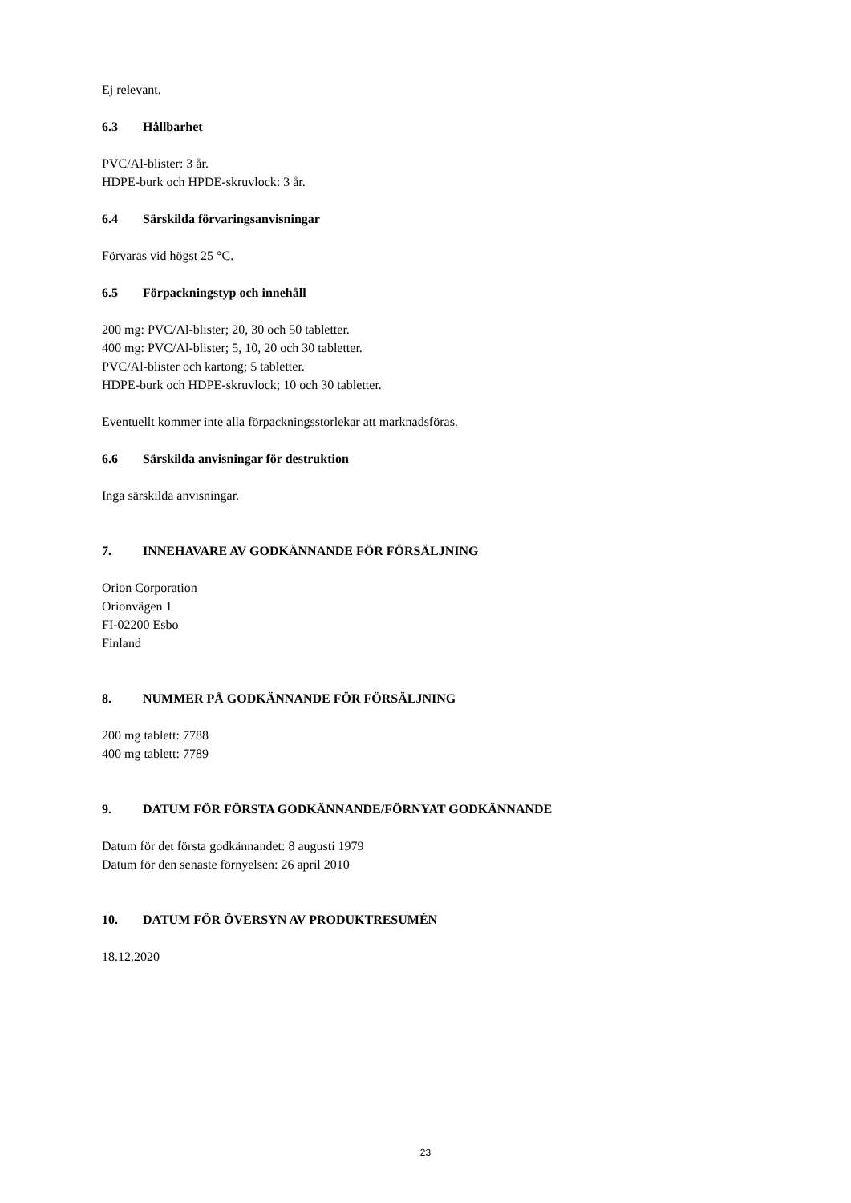Ej relevant.
6.3 Hållbarhet
PVC/Al-blister: 3 år.
HDPE-burk och HPDE-skruvlock: 3 år.
6.4 Särskilda förvaringsanvisningar
Förvaras vid högst 25 °C.
6.5 Förpackningstyp och innehåll
200 mg: PVC/Al-blister; 20, 30 och 50 tabletter.
400 mg: PVC/Al-blister; 5, 10, 20 och 30 tabletter.
PVC/Al-blister och kartong; 5 tabletter.
HDPE-burk och HDPE-skruvlock; 10 och 30 tabletter.
Eventuellt kommer inte alla förpackningsstorlekar att marknadsföras.
6.6 Särskilda anvisningar för destruktion
Inga särskilda anvisningar.
7. INNEHAVARE AV GODKÄNNANDE FÖR FÖRSÄLJNING
Orion Corporation
Orionvägen 1
FI-02200 Esbo
Finland
8. NUMMER PÅ GODKÄNNANDE FÖR FÖRSÄLJNING
200 mg tablett: 7788
400 mg tablett: 7789
9. DATUM FÖR FÖRSTA GODKÄNNANDE/FÖRNYAT GODKÄNNANDE
Datum för det första godkännandet: 8 augusti 1979
Datum för den senaste förnyelsen: 26 april 2010
10. DATUM FÖR ÖVERSYN AV PRODUKTRESUMÉN
18.12.2020
23